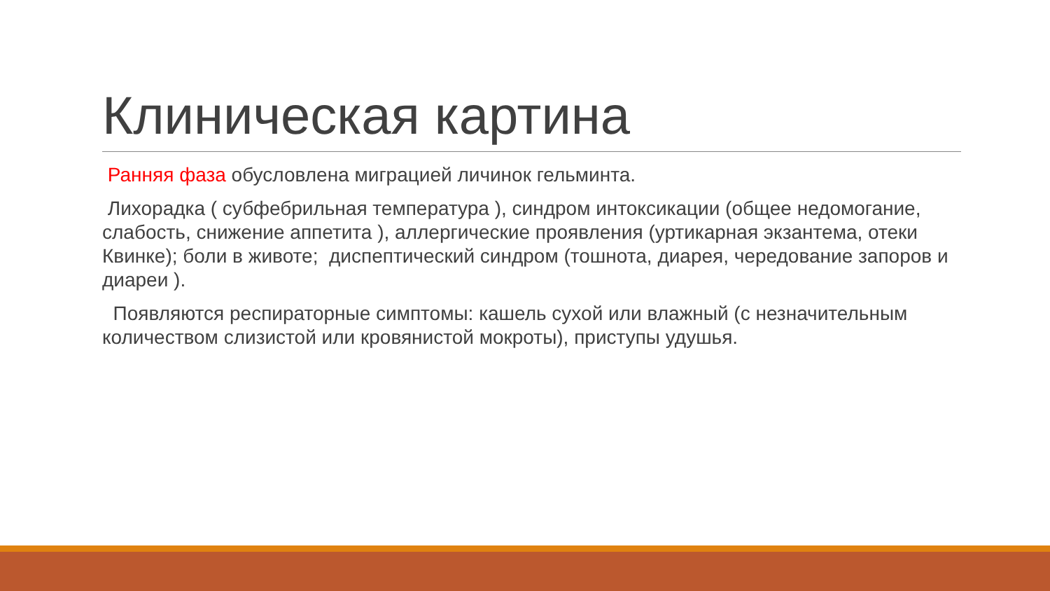Клиническая картина
Ранняя фаза обусловлена миграцией личинок гельминта.
Лихорадка ( субфебрильная температура ), синдром интоксикации (общее недомогание, слабость, снижение аппетита ), аллергические проявления (уртикарная экзантема, отеки Квинке); боли в животе; диспептический синдром (тошнота, диарея, чередование запоров и диареи ).
Появляются респираторные симптомы: кашель сухой или влажный (с незначительным количеством слизистой или кровянистой мокроты), приступы удушья.